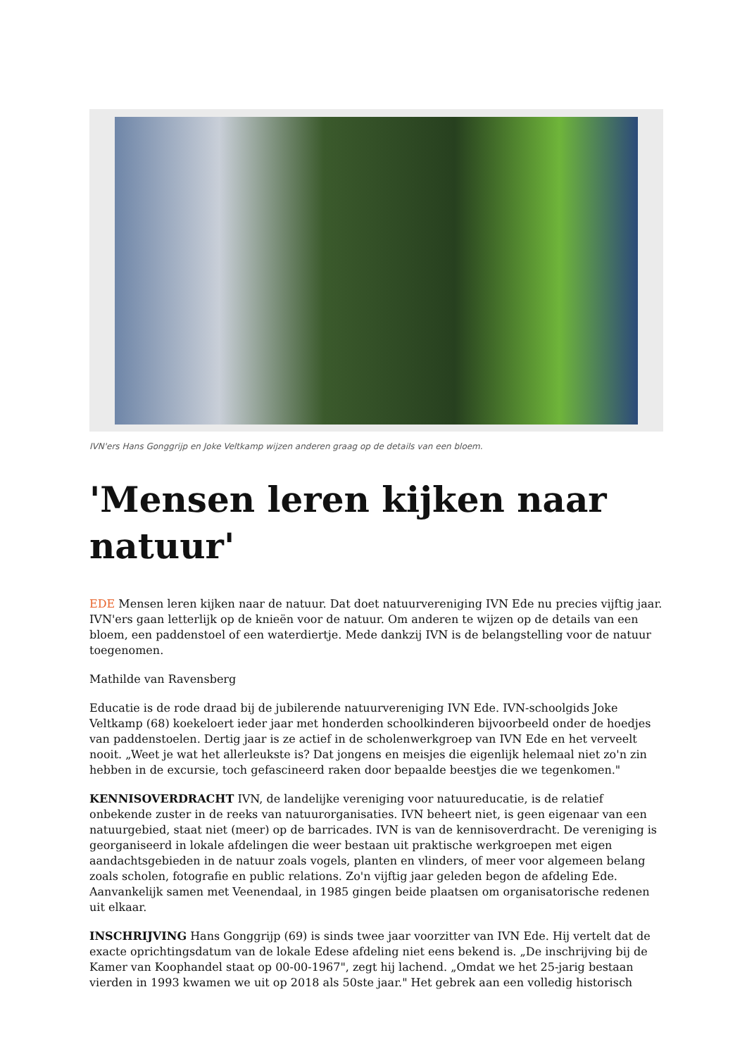IVN'ers Hans Gonggrijp en Joke Veltkamp wijzen anderen graag op de details van een bloem.
'Mensen leren kijken naar natuur'
EDE Mensen leren kijken naar de natuur. Dat doet natuurvereniging IVN Ede nu precies vijftig jaar. IVN'ers gaan letterlijk op de knieën voor de natuur. Om anderen te wijzen op de details van een bloem, een paddenstoel of een waterdiertje. Mede dankzij IVN is de belangstelling voor de natuur toegenomen.
Mathilde van Ravensberg
Educatie is de rode draad bij de jubilerende natuurvereniging IVN Ede. IVN-schoolgids Joke Veltkamp (68) koekeloert ieder jaar met honderden schoolkinderen bijvoorbeeld onder de hoedjes van paddenstoelen. Dertig jaar is ze actief in de scholenwerkgroep van IVN Ede en het verveelt nooit. „Weet je wat het allerleukste is? Dat jongens en meisjes die eigenlijk helemaal niet zo'n zin hebben in de excursie, toch gefascineerd raken door bepaalde beestjes die we tegenkomen."
KENNISOVERDRACHT IVN, de landelijke vereniging voor natuureducatie, is de relatief onbekende zuster in de reeks van natuurorganisaties. IVN beheert niet, is geen eigenaar van een natuurgebied, staat niet (meer) op de barricades. IVN is van de kennisoverdracht. De vereniging is georganiseerd in lokale afdelingen die weer bestaan uit praktische werkgroepen met eigen aandachtsgebieden in de natuur zoals vogels, planten en vlinders, of meer voor algemeen belang zoals scholen, fotografie en public relations. Zo'n vijftig jaar geleden begon de afdeling Ede. Aanvankelijk samen met Veenendaal, in 1985 gingen beide plaatsen om organisatorische redenen uit elkaar.
INSCHRIJVING Hans Gonggrijp (69) is sinds twee jaar voorzitter van IVN Ede. Hij vertelt dat de exacte oprichtingsdatum van de lokale Edese afdeling niet eens bekend is. „De inschrijving bij de Kamer van Koophandel staat op 00-00-1967", zegt hij lachend. „Omdat we het 25-jarig bestaan vierden in 1993 kwamen we uit op 2018 als 50ste jaar." Het gebrek aan een volledig historisch